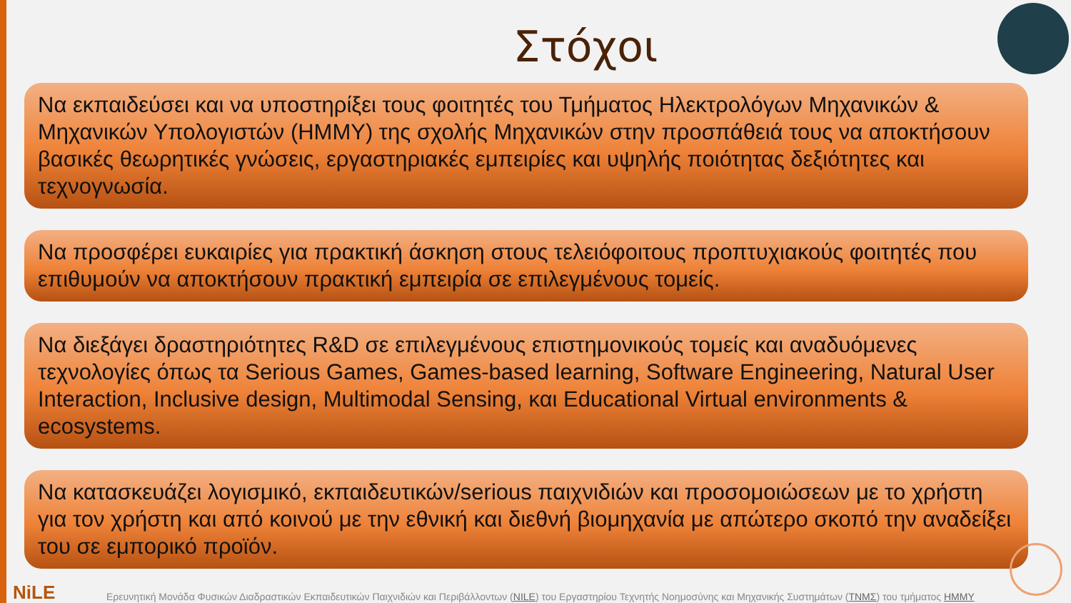Στόχοι
Να εκπαιδεύσει και να υποστηρίξει τους φοιτητές του Τμήματος Ηλεκτρολόγων Μηχανικών & Μηχανικών Υπολογιστών (ΗΜΜΥ) της σχολής Μηχανικών στην προσπάθειά τους να αποκτήσουν βασικές θεωρητικές γνώσεις, εργαστηριακές εμπειρίες και υψηλής ποιότητας δεξιότητες και τεχνογνωσία.
Να προσφέρει ευκαιρίες για πρακτική άσκηση στους τελειόφοιτους προπτυχιακούς φοιτητές που επιθυμούν να αποκτήσουν πρακτική εμπειρία σε επιλεγμένους τομείς.
Να διεξάγει δραστηριότητες R&D σε επιλεγμένους επιστημονικούς τομείς και αναδυόμενες τεχνολογίες όπως τα Serious Games, Games-based learning, Software Engineering, Natural User Interaction, Inclusive design, Multimodal Sensing, και Educational Virtual environments & ecosystems.
Να κατασκευάζει λογισμικό, εκπαιδευτικών/serious παιχνιδιών και προσομοιώσεων με το χρήστη για τον χρήστη και από κοινού με την εθνική και διεθνή βιομηχανία με απώτερο σκοπό την αναδείξει του σε εμπορικό προϊόν.
NiLE
Ερευνητική Μονάδα Φυσικών Διαδραστικών Εκπαιδευτικών Παιχνιδιών και Περιβάλλοντων (NILE) του Εργαστηρίου Τεχνητής Νοημοσύνης και Μηχανικής Συστημάτων (ΤΝΜΣ) του τμήματος ΗΜΜΥ